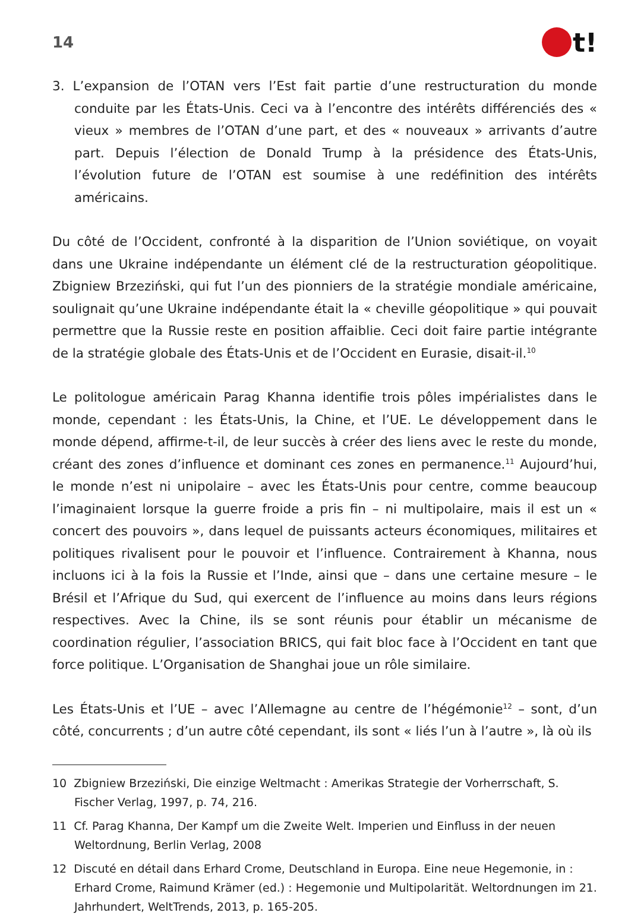14 t!
3. L’expansion de l’OTAN vers l’Est fait partie d’une restructuration du monde conduite par les États-Unis. Ceci va à l’encontre des intérêts différenciés des « vieux » membres de l’OTAN d’une part, et des « nouveaux » arrivants d’autre part. Depuis l’élection de Donald Trump à la présidence des États-Unis, l’évolution future de l’OTAN est soumise à une redéfinition des intérêts américains.
Du côté de l’Occident, confronté à la disparition de l’Union soviétique, on voyait dans une Ukraine indépendante un élément clé de la restructuration géopolitique. Zbigniew Brzeziński, qui fut l’un des pionniers de la stratégie mondiale américaine, soulignait qu’une Ukraine indépendante était la « cheville géopolitique » qui pouvait permettre que la Russie reste en position affaiblie. Ceci doit faire partie intégrante de la stratégie globale des États-Unis et de l’Occident en Eurasie, disait-il.<sup>10</sup>
Le politologue américain Parag Khanna identifie trois pôles impérialistes dans le monde, cependant : les États-Unis, la Chine, et l’UE. Le développement dans le monde dépend, affirme-t-il, de leur succès à créer des liens avec le reste du monde, créant des zones d’influence et dominant ces zones en permanence.<sup>11</sup> Aujourd’hui, le monde n’est ni unipolaire – avec les États-Unis pour centre, comme beaucoup l’imaginaient lorsque la guerre froide a pris fin – ni multipolaire, mais il est un « concert des pouvoirs », dans lequel de puissants acteurs économiques, militaires et politiques rivalisent pour le pouvoir et l’influence. Contrairement à Khanna, nous incluons ici à la fois la Russie et l’Inde, ainsi que – dans une certaine mesure – le Brésil et l’Afrique du Sud, qui exercent de l’influence au moins dans leurs régions respectives. Avec la Chine, ils se sont réunis pour établir un mécanisme de coordination régulier, l’association BRICS, qui fait bloc face à l’Occident en tant que force politique. L’Organisation de Shanghai joue un rôle similaire.
Les États-Unis et l’UE – avec l’Allemagne au centre de l’hégémonie<sup>12</sup> – sont, d’un côté, concurrents ; d’un autre côté cependant, ils sont « liés l’un à l’autre », là où ils
10 Zbigniew Brzeziński, Die einzige Weltmacht : Amerikas Strategie der Vorherrschaft, S. Fischer Verlag, 1997, p. 74, 216.
11 Cf. Parag Khanna, Der Kampf um die Zweite Welt. Imperien und Einfluss in der neuen Weltordnung, Berlin Verlag, 2008
12 Discuté en détail dans Erhard Crome, Deutschland in Europa. Eine neue Hegemonie, in : Erhard Crome, Raimund Krämer (ed.) : Hegemonie und Multipolarität. Weltordnungen im 21. Jahrhundert, WeltTrends, 2013, p. 165-205.